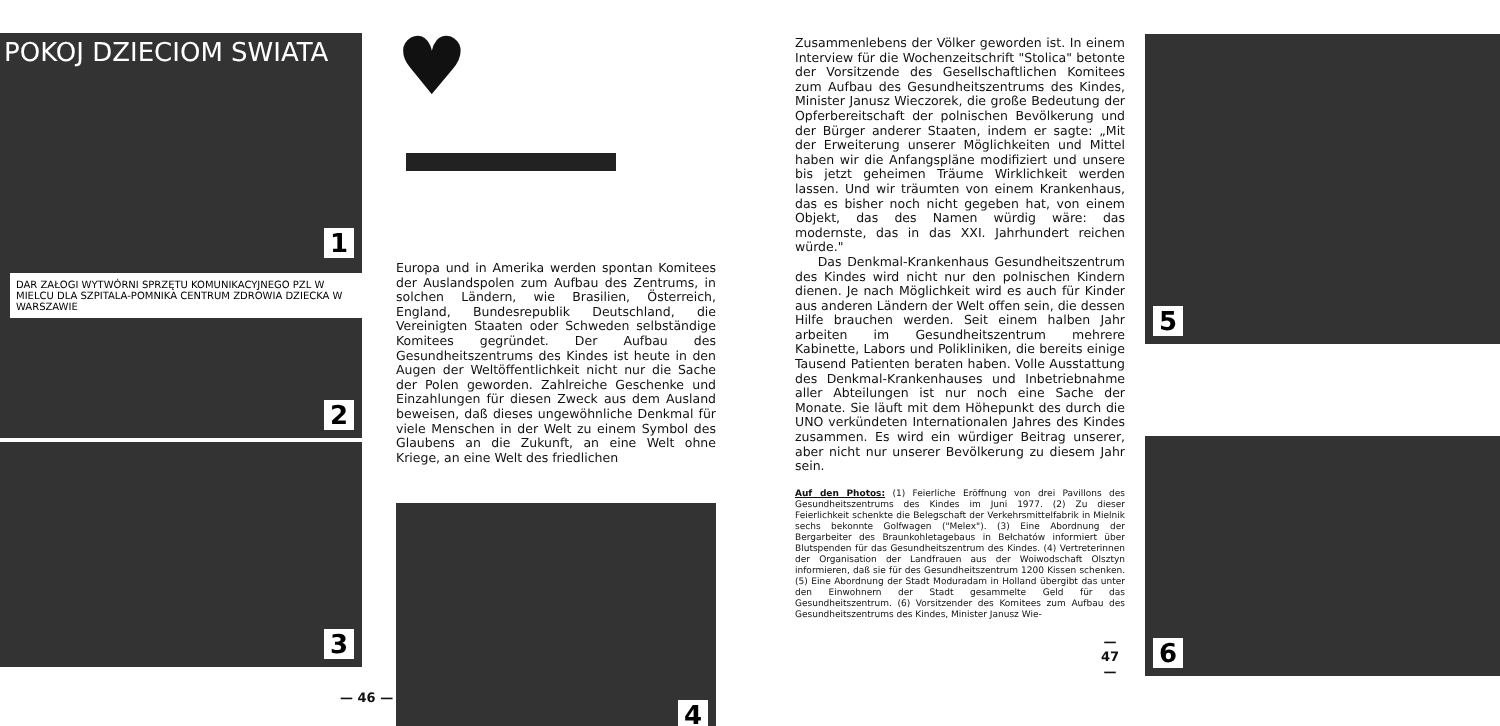POKOJ DZIECIOM SWIATA
1
DAR ZAŁOGI WYTWÓRNI SPRZĘTU KOMUNIKACYJNEGO PZL W MIELCU DLA SZPITALA-POMNIKA CENTRUM ZDROWIA DZIECKA W WARSZAWIE
2
3
♥
Europa und in Amerika werden spontan Komitees der Auslandspolen zum Aufbau des Zentrums, in solchen Ländern, wie Brasilien, Österreich, England, Bundesrepublik Deutschland, die Vereinigten Staaten oder Schweden selbständige Komitees gegründet. Der Aufbau des Gesundheitszentrums des Kindes ist heute in den Augen der Weltöffentlichkeit nicht nur die Sache der Polen geworden. Zahlreiche Geschenke und Einzahlungen für diesen Zweck aus dem Ausland beweisen, daß dieses ungewöhnliche Denkmal für viele Menschen in der Welt zu einem Symbol des Glaubens an die Zukunft, an eine Welt ohne Kriege, an eine Welt des friedlichen
4
— 46 —
Zusammenlebens der Völker geworden ist. In einem Interview für die Wochenzeitschrift "Stolica" betonte der Vorsitzende des Gesellschaftlichen Komitees zum Aufbau des Gesundheitszentrums des Kindes, Minister Janusz Wieczorek, die große Bedeutung der Opferbereitschaft der polnischen Bevölkerung und der Bürger anderer Staaten, indem er sagte: „Mit der Erweiterung unserer Möglichkeiten und Mittel haben wir die Anfangspläne modifiziert und unsere bis jetzt geheimen Träume Wirklichkeit werden lassen. Und wir träumten von einem Krankenhaus, das es bisher noch nicht gegeben hat, von einem Objekt, das des Namen würdig wäre: das modernste, das in das XXI. Jahrhundert reichen würde."
Das Denkmal-Krankenhaus Gesundheitszentrum des Kindes wird nicht nur den polnischen Kindern dienen. Je nach Möglichkeit wird es auch für Kinder aus anderen Ländern der Welt offen sein, die dessen Hilfe brauchen werden. Seit einem halben Jahr arbeiten im Gesundheitszentrum mehrere Kabinette, Labors und Polikliniken, die bereits einige Tausend Patienten beraten haben. Volle Ausstattung des Denkmal-Krankenhauses und Inbetriebnahme aller Abteilungen ist nur noch eine Sache der Monate. Sie läuft mit dem Höhepunkt des durch die UNO verkündeten Internationalen Jahres des Kindes zusammen. Es wird ein würdiger Beitrag unserer, aber nicht nur unserer Bevölkerung zu diesem Jahr sein.
Auf den Photos: (1) Feierliche Eröffnung von drei Pavillons des Gesundheitszentrums des Kindes im Juni 1977. (2) Zu dieser Feierlichkeit schenkte die Belegschaft der Verkehrsmittelfabrik in Mielnik sechs bekonnte Golfwagen ("Melex"). (3) Eine Abordnung der Bergarbeiter des Braunkohletagebaus in Bełchatów informiert über Blutspenden für das Gesundheitszentrum des Kindes. (4) Vertreterinnen der Organisation der Landfrauen aus der Woiwodschaft Olsztyn informieren, daß sie für des Gesundheitszentrum 1200 Kissen schenken. (5) Eine Abordnung der Stadt Moduradam in Holland übergibt das unter den Einwohnern der Stadt gesammelte Geld für das Gesundheitszentrum. (6) Vorsitzender des Komitees zum Aufbau des Gesundheitszentrums des Kindes, Minister Janusz Wie-
— 47 —
5
6